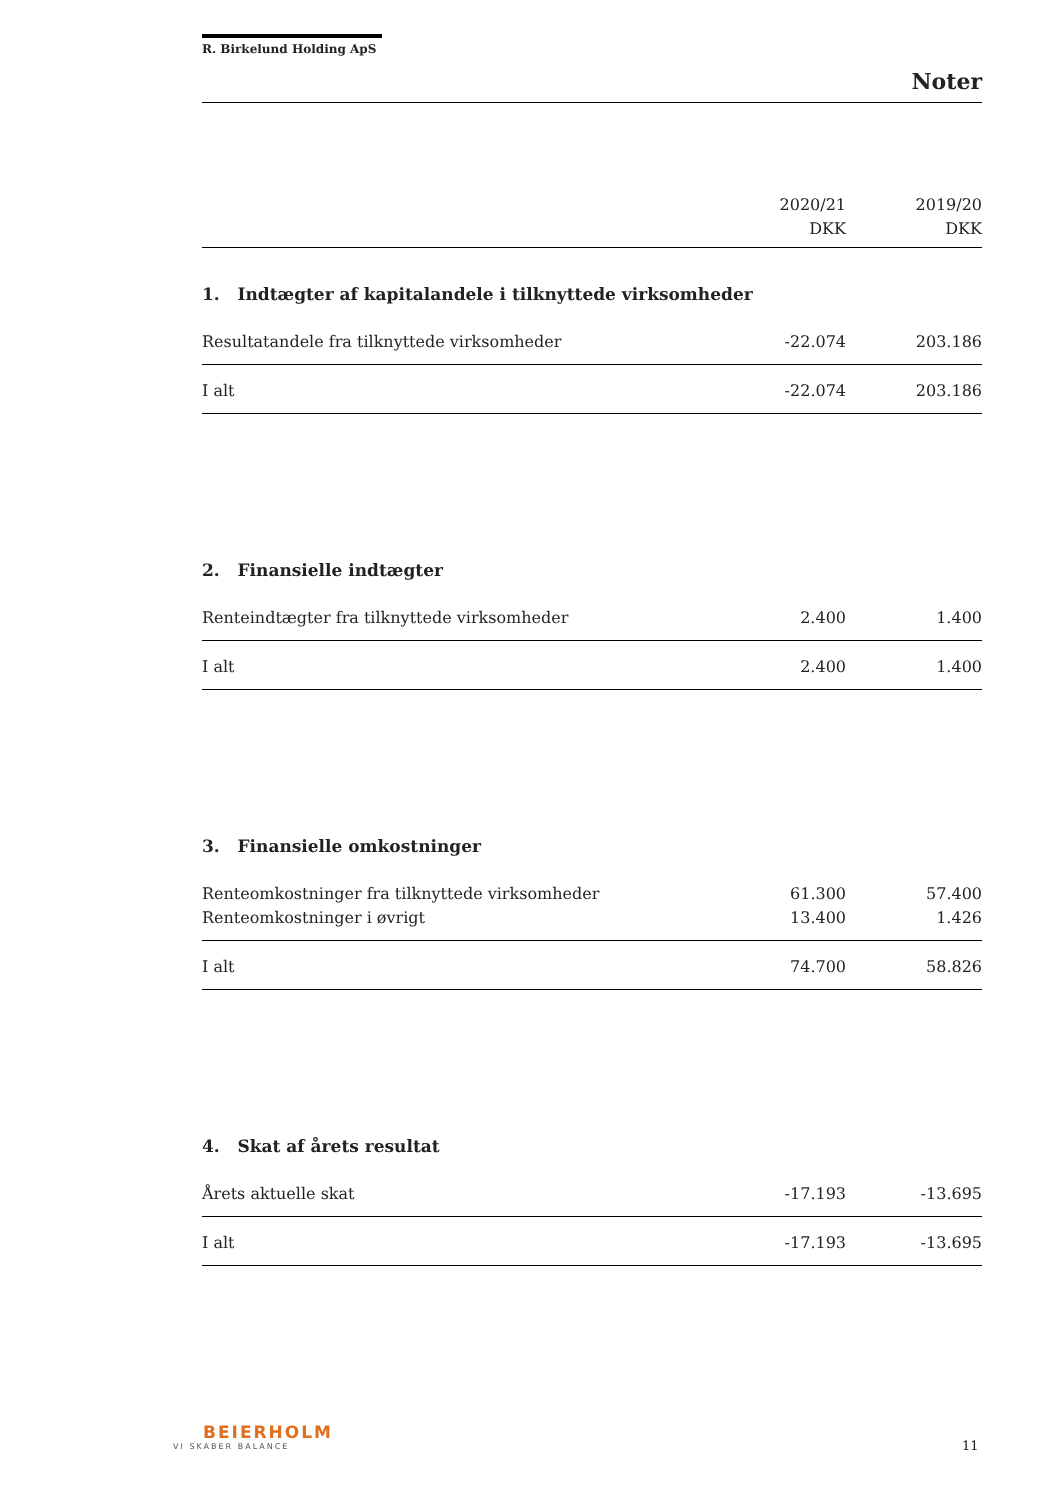R. Birkelund Holding ApS
Noter
| | 2020/21 DKK | 2019/20 DKK |
| --- | --- | --- |
1. Indtægter af kapitalandele i tilknyttede virksomheder
| Resultatandele fra tilknyttede virksomheder | -22.074 | 203.186 |
| I alt | -22.074 | 203.186 |
2. Finansielle indtægter
| Renteindtægter fra tilknyttede virksomheder | 2.400 | 1.400 |
| I alt | 2.400 | 1.400 |
3. Finansielle omkostninger
| Renteomkostninger fra tilknyttede virksomheder | 61.300 | 57.400 |
| Renteomkostninger i øvrigt | 13.400 | 1.426 |
| I alt | 74.700 | 58.826 |
4. Skat af årets resultat
| Årets aktuelle skat | -17.193 | -13.695 |
| I alt | -17.193 | -13.695 |
BEIERHOLM
VI SKABER BALANCE
11